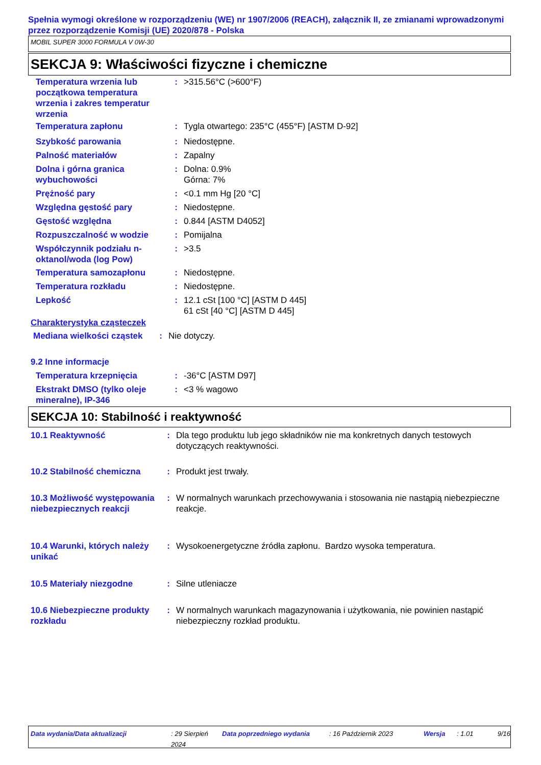Spełnia wymogi określone w rozporządzeniu (WE) nr 1907/2006 (REACH), załącznik II, ze zmianami wprowadzonymi przez rozporządzenie Komisji (UE) 2020/878 - Polska
MOBIL SUPER 3000 FORMULA V 0W-30
SEKCJA 9: Właściwości fizyczne i chemiczne
| Temperatura wrzenia lub początkowa temperatura wrzenia i zakres temperatur wrzenia | : | >315.56°C (>600°F) |
| Temperatura zapłonu | : | Tygla otwartego: 235°C (455°F) [ASTM D-92] |
| Szybkość parowania | : | Niedostępne. |
| Palność materiałów | : | Zapalny |
| Dolna i górna granica wybuchowości | : | Dolna: 0.9% Górna: 7% |
| Prężność pary | : | <0.1 mm Hg [20 °C] |
| Względna gęstość pary | : | Niedostępne. |
| Gęstość względna | : | 0.844 [ASTM D4052] |
| Rozpuszczalność w wodzie | : | Pomijalna |
| Współczynnik podziału n-oktanol/woda (log Pow) | : | >3.5 |
| Temperatura samozapłonu | : | Niedostępne. |
| Temperatura rozkładu | : | Niedostępne. |
| Lepkość | : | 12.1 cSt [100 °C] [ASTM D 445] 61 cSt [40 °C] [ASTM D 445] |
Charakterystyka cząsteczek
| Mediana wielkości cząstek | : | Nie dotyczy. |
9.2 Inne informacje
| Temperatura krzepnięcia | : | -36°C [ASTM D97] |
| Ekstrakt DMSO (tylko oleje mineralne), IP-346 | : | <3 % wagowo |
SEKCJA 10: Stabilność i reaktywność
| 10.1 Reaktywność | : | Dla tego produktu lub jego składników nie ma konkretnych danych testowych dotyczących reaktywności. |
| 10.2 Stabilność chemiczna | : | Produkt jest trwały. |
| 10.3 Możliwość występowania niebezpiecznych reakcji | : | W normalnych warunkach przechowywania i stosowania nie nastąpią niebezpieczne reakcje. |
| 10.4 Warunki, których należy unikać | : | Wysokoenergetyczne źródła zapłonu. Bardzo wysoka temperatura. |
| 10.5 Materiały niezgodne | : | Silne utleniacze |
| 10.6 Niebezpieczne produkty rozkładu | : | W normalnych warunkach magazynowania i użytkowania, nie powinien nastąpić niebezpieczny rozkład produktu. |
| Data wydania/Data aktualizacji | : 29 Sierpień 2024 | Data poprzedniego wydania | : 16 Październik 2023 | Wersja | : 1.01 | 9/16 |